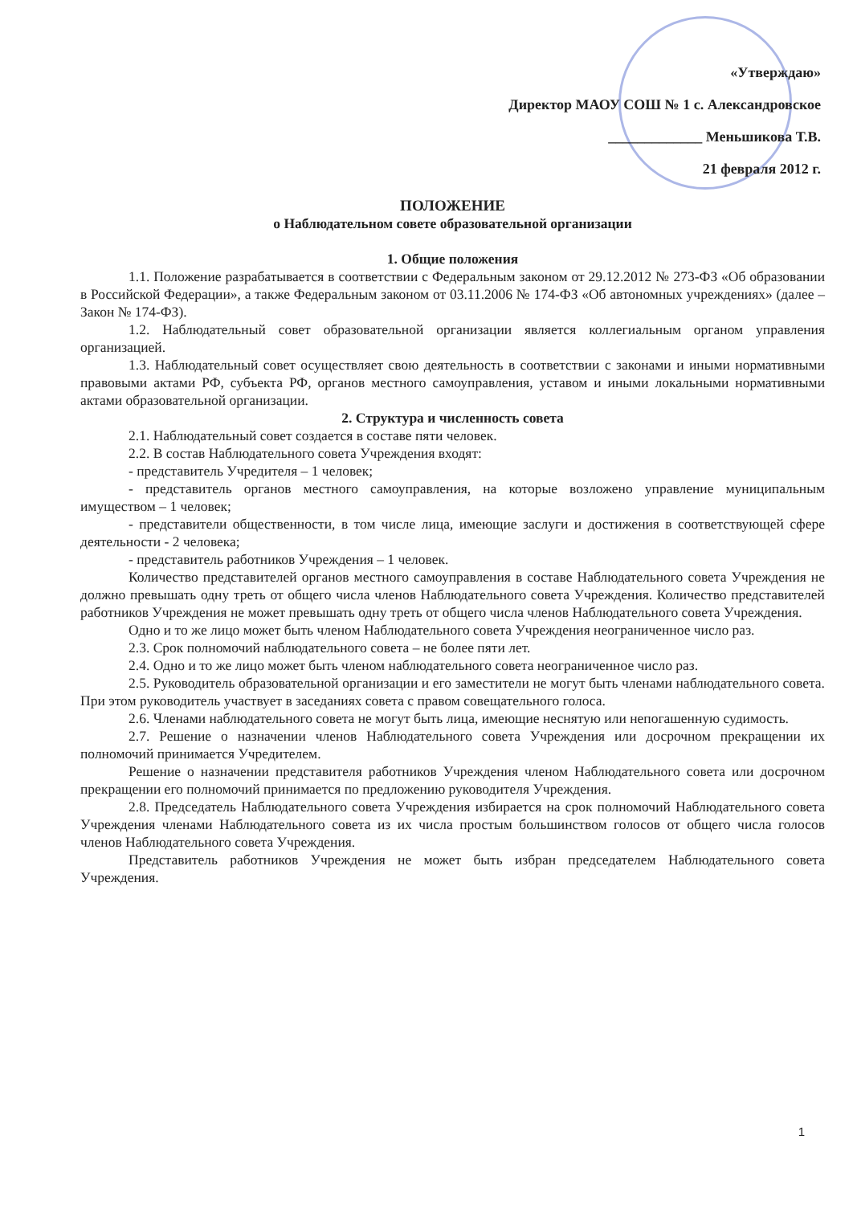«Утверждаю»
Директор МАОУ СОШ № 1 с. Александровское
_____________ Меньшикова Т.В.
21 февраля 2012 г.
ПОЛОЖЕНИЕ
о Наблюдательном совете образовательной организации
1. Общие положения
1.1. Положение разрабатывается в соответствии с Федеральным законом от 29.12.2012 № 273-ФЗ «Об образовании в Российской Федерации», а также Федеральным законом от 03.11.2006 № 174-ФЗ «Об автономных учреждениях» (далее – Закон № 174-ФЗ).
1.2. Наблюдательный совет образовательной организации является коллегиальным органом управления организацией.
1.3. Наблюдательный совет осуществляет свою деятельность в соответствии с законами и иными нормативными правовыми актами РФ, субъекта РФ, органов местного самоуправления, уставом и иными локальными нормативными актами образовательной организации.
2. Структура и численность совета
2.1. Наблюдательный совет создается в составе пяти человек.
2.2. В состав Наблюдательного совета Учреждения входят:
- представитель Учредителя – 1 человек;
- представитель органов местного самоуправления, на которые возложено управление муниципальным имуществом – 1 человек;
- представители общественности, в том числе лица, имеющие заслуги и достижения в соответствующей сфере деятельности - 2 человека;
- представитель работников Учреждения – 1 человек.
Количество представителей органов местного самоуправления в составе Наблюдательного совета Учреждения не должно превышать одну треть от общего числа членов Наблюдательного совета Учреждения. Количество представителей работников Учреждения не может превышать одну треть от общего числа членов Наблюдательного совета Учреждения.
Одно и то же лицо может быть членом Наблюдательного совета Учреждения неограниченное число раз.
2.3. Срок полномочий наблюдательного совета – не более пяти лет.
2.4. Одно и то же лицо может быть членом наблюдательного совета неограниченное число раз.
2.5. Руководитель образовательной организации и его заместители не могут быть членами наблюдательного совета. При этом руководитель участвует в заседаниях совета с правом совещательного голоса.
2.6. Членами наблюдательного совета не могут быть лица, имеющие неснятую или непогашенную судимость.
2.7. Решение о назначении членов Наблюдательного совета Учреждения или досрочном прекращении их полномочий принимается Учредителем.
Решение о назначении представителя работников Учреждения членом Наблюдательного совета или досрочном прекращении его полномочий принимается по предложению руководителя Учреждения.
2.8. Председатель Наблюдательного совета Учреждения избирается на срок полномочий Наблюдательного совета Учреждения членами Наблюдательного совета из их числа простым большинством голосов от общего числа голосов членов Наблюдательного совета Учреждения.
Представитель работников Учреждения не может быть избран председателем Наблюдательного совета Учреждения.
1